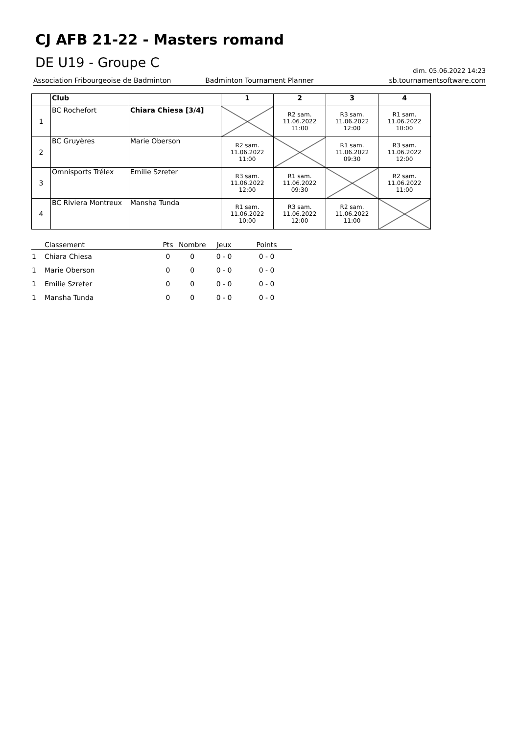CJ AFB 21-22 - Masters romand
DE U19 - Groupe C
dim. 05.06.2022 14:23
Association Fribourgeoise de Badminton Badminton Tournament Planner sb.tournamentsoftware.com
| | Club | | 1 | 2 | 3 | 4 |
| --- | --- | --- | --- | --- | --- | --- |
| 1 | BC Rochefort | Chiara Chiesa [3/4] | | R2 sam. 11.06.2022 11:00 | R3 sam. 11.06.2022 12:00 | R1 sam. 11.06.2022 10:00 |
| 2 | BC Gruyères | Marie Oberson | R2 sam. 11.06.2022 11:00 | | R1 sam. 11.06.2022 09:30 | R3 sam. 11.06.2022 12:00 |
| 3 | Omnisports Trélex | Emilie Szreter | R3 sam. 11.06.2022 12:00 | R1 sam. 11.06.2022 09:30 | | R2 sam. 11.06.2022 11:00 |
| 4 | BC Riviera Montreux | Mansha Tunda | R1 sam. 11.06.2022 10:00 | R3 sam. 11.06.2022 12:00 | R2 sam. 11.06.2022 11:00 | |
| | Classement | Pts | Nombre | Jeux | Points |
| --- | --- | --- | --- | --- | --- |
| 1 | Chiara Chiesa | 0 | 0 | 0 - 0 | 0 - 0 |
| 1 | Marie Oberson | 0 | 0 | 0 - 0 | 0 - 0 |
| 1 | Emilie Szreter | 0 | 0 | 0 - 0 | 0 - 0 |
| 1 | Mansha Tunda | 0 | 0 | 0 - 0 | 0 - 0 |